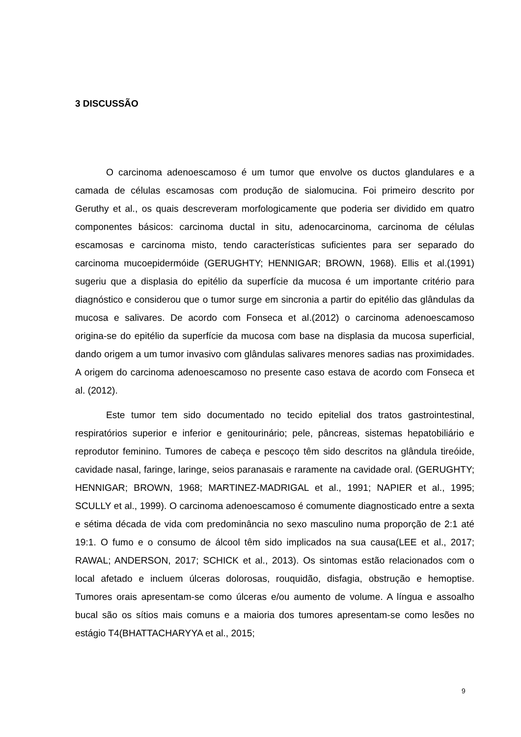3 DISCUSSÃO
O carcinoma adenoescamoso é um tumor que envolve os ductos glandulares e a camada de células escamosas com produção de sialomucina. Foi primeiro descrito por Geruthy et al., os quais descreveram morfologicamente que poderia ser dividido em quatro componentes básicos: carcinoma ductal in situ, adenocarcinoma, carcinoma de células escamosas e carcinoma misto, tendo características suficientes para ser separado do carcinoma mucoepidermóide (GERUGHTY; HENNIGAR; BROWN, 1968). Ellis et al.(1991) sugeriu que a displasia do epitélio da superfície da mucosa é um importante critério para diagnóstico e considerou que o tumor surge em sincronia a partir do epitélio das glândulas da mucosa e salivares. De acordo com Fonseca et al.(2012) o carcinoma adenoescamoso origina-se do epitélio da superfície da mucosa com base na displasia da mucosa superficial, dando origem a um tumor invasivo com glândulas salivares menores sadias nas proximidades. A origem do carcinoma adenoescamoso no presente caso estava de acordo com Fonseca et al. (2012).
Este tumor tem sido documentado no tecido epitelial dos tratos gastrointestinal, respiratórios superior e inferior e genitourinário; pele, pâncreas, sistemas hepatobiliário e reprodutor feminino. Tumores de cabeça e pescoço têm sido descritos na glândula tireóide, cavidade nasal, faringe, laringe, seios paranasais e raramente na cavidade oral. (GERUGHTY; HENNIGAR; BROWN, 1968; MARTINEZ-MADRIGAL et al., 1991; NAPIER et al., 1995; SCULLY et al., 1999). O carcinoma adenoescamoso é comumente diagnosticado entre a sexta e sétima década de vida com predominância no sexo masculino numa proporção de 2:1 até 19:1. O fumo e o consumo de álcool têm sido implicados na sua causa(LEE et al., 2017; RAWAL; ANDERSON, 2017; SCHICK et al., 2013). Os sintomas estão relacionados com o local afetado e incluem úlceras dolorosas, rouquidão, disfagia, obstrução e hemoptise. Tumores orais apresentam-se como úlceras e/ou aumento de volume. A língua e assoalho bucal são os sítios mais comuns e a maioria dos tumores apresentam-se como lesões no estágio T4(BHATTACHARYYA et al., 2015;
9